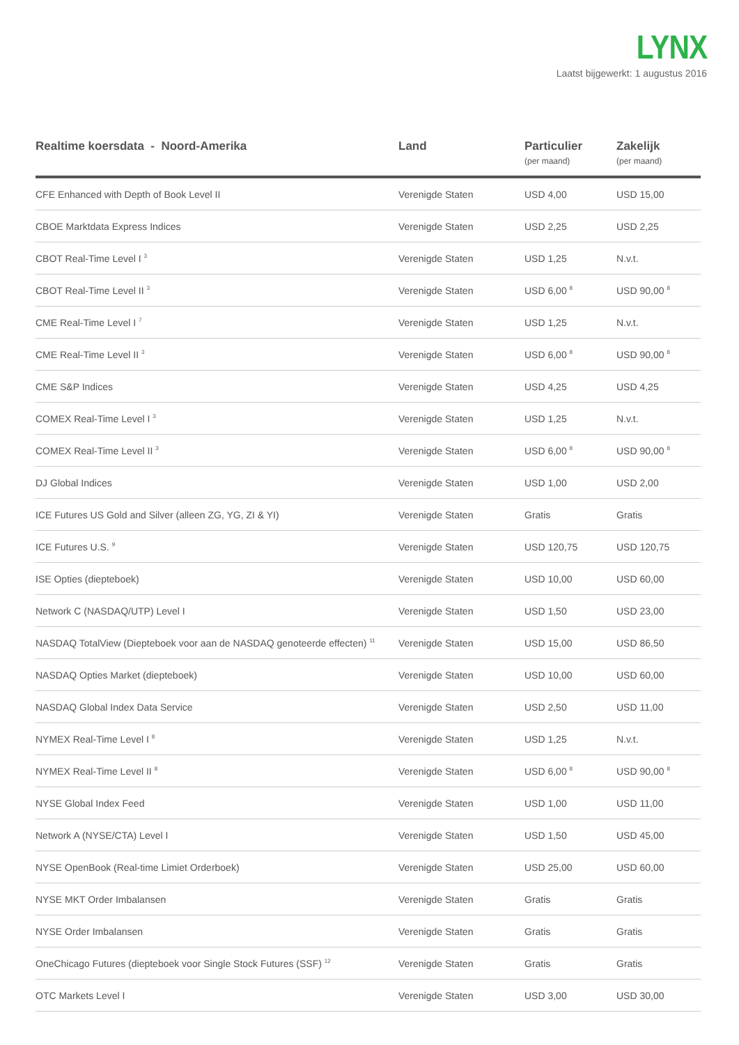LYNX
Laatst bijgewerkt: 1 augustus 2016
| Realtime koersdata - Noord-Amerika | Land | Particulier (per maand) | Zakelijk (per maand) |
| --- | --- | --- | --- |
| CFE Enhanced with Depth of Book Level II | Verenigde Staten | USD 4,00 | USD 15,00 |
| CBOE Marktdata Express Indices | Verenigde Staten | USD 2,25 | USD 2,25 |
| CBOT Real-Time Level I <sup>3</sup> | Verenigde Staten | USD 1,25 | N.v.t. |
| CBOT Real-Time Level II <sup>3</sup> | Verenigde Staten | USD 6,00 <sup>8</sup> | USD 90,00 <sup>8</sup> |
| CME Real-Time Level I <sup>7</sup> | Verenigde Staten | USD 1,25 | N.v.t. |
| CME Real-Time Level II <sup>3</sup> | Verenigde Staten | USD 6,00 <sup>8</sup> | USD 90,00 <sup>8</sup> |
| CME S&P Indices | Verenigde Staten | USD 4,25 | USD 4,25 |
| COMEX Real-Time Level I <sup>3</sup> | Verenigde Staten | USD 1,25 | N.v.t. |
| COMEX Real-Time Level II <sup>3</sup> | Verenigde Staten | USD 6,00 <sup>8</sup> | USD 90,00 <sup>8</sup> |
| DJ Global Indices | Verenigde Staten | USD 1,00 | USD 2,00 |
| ICE Futures US Gold and Silver (alleen ZG, YG, ZI & YI) | Verenigde Staten | Gratis | Gratis |
| ICE Futures U.S. <sup>9</sup> | Verenigde Staten | USD 120,75 | USD 120,75 |
| ISE Opties (diepteboek) | Verenigde Staten | USD 10,00 | USD 60,00 |
| Network C (NASDAQ/UTP) Level I | Verenigde Staten | USD 1,50 | USD 23,00 |
| NASDAQ TotalView (Diepteboek voor aan de NASDAQ genoteerde effecten) <sup>11</sup> | Verenigde Staten | USD 15,00 | USD 86,50 |
| NASDAQ Opties Market (diepteboek) | Verenigde Staten | USD 10,00 | USD 60,00 |
| NASDAQ Global Index Data Service | Verenigde Staten | USD 2,50 | USD 11,00 |
| NYMEX Real-Time Level I <sup>8</sup> | Verenigde Staten | USD 1,25 | N.v.t. |
| NYMEX Real-Time Level II <sup>8</sup> | Verenigde Staten | USD 6,00 <sup>8</sup> | USD 90,00 <sup>8</sup> |
| NYSE Global Index Feed | Verenigde Staten | USD 1,00 | USD 11,00 |
| Network A (NYSE/CTA) Level I | Verenigde Staten | USD 1,50 | USD 45,00 |
| NYSE OpenBook (Real-time Limiet Orderboek) | Verenigde Staten | USD 25,00 | USD 60,00 |
| NYSE MKT Order Imbalansen | Verenigde Staten | Gratis | Gratis |
| NYSE Order Imbalansen | Verenigde Staten | Gratis | Gratis |
| OneChicago Futures (diepteboek voor Single Stock Futures (SSF) <sup>12</sup> | Verenigde Staten | Gratis | Gratis |
| OTC Markets Level I | Verenigde Staten | USD 3,00 | USD 30,00 |